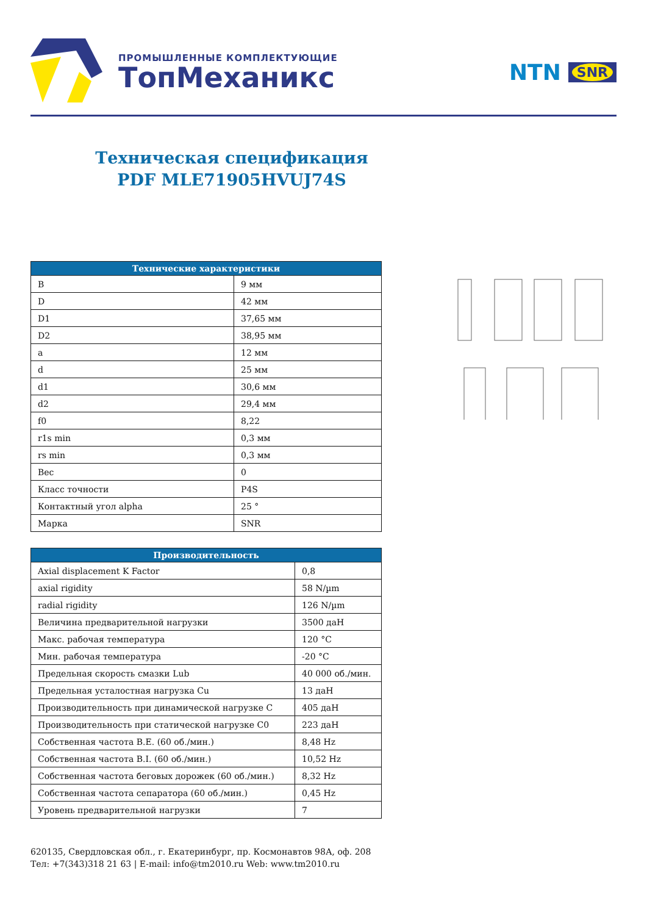ПРОМЫШЛЕННЫЕ КОМПЛЕКТУЮЩИЕ
ТопМеханикс
NTN SNR
Техническая спецификация
PDF MLE71905HVUJ74S
| Технические характеристики | |
| --- | --- |
| B | 9 мм |
| D | 42 мм |
| D1 | 37,65 мм |
| D2 | 38,95 мм |
| a | 12 мм |
| d | 25 мм |
| d1 | 30,6 мм |
| d2 | 29,4 мм |
| f0 | 8,22 |
| r1s min | 0,3 мм |
| rs min | 0,3 мм |
| Вес | 0 |
| Класс точности | P4S |
| Контактный угол alpha | 25 ° |
| Марка | SNR |
| Производительность | |
| --- | --- |
| Axial displacement K Factor | 0,8 |
| axial rigidity | 58 N/µm |
| radial rigidity | 126 N/µm |
| Величина предварительной нагрузки | 3500 даН |
| Макс. рабочая температура | 120 °C |
| Мин. рабочая температура | -20 °C |
| Предельная скорость смазки Lub | 40 000 об./мин. |
| Предельная усталостная нагрузка Cu | 13 даН |
| Производительность при динамической нагрузке C | 405 даН |
| Производительность при статической нагрузке C0 | 223 даН |
| Собственная частота B.E. (60 об./мин.) | 8,48 Hz |
| Собственная частота B.I. (60 об./мин.) | 10,52 Hz |
| Собственная частота беговых дорожек (60 об./мин.) | 8,32 Hz |
| Собственная частота сепаратора (60 об./мин.) | 0,45 Hz |
| Уровень предварительной нагрузки | 7 |
620135, Свердловская обл., г. Екатеринбург, пр. Космонавтов 98А, оф. 208
Тел: +7(343)318 21 63 | E-mail: info@tm2010.ru Web: www.tm2010.ru